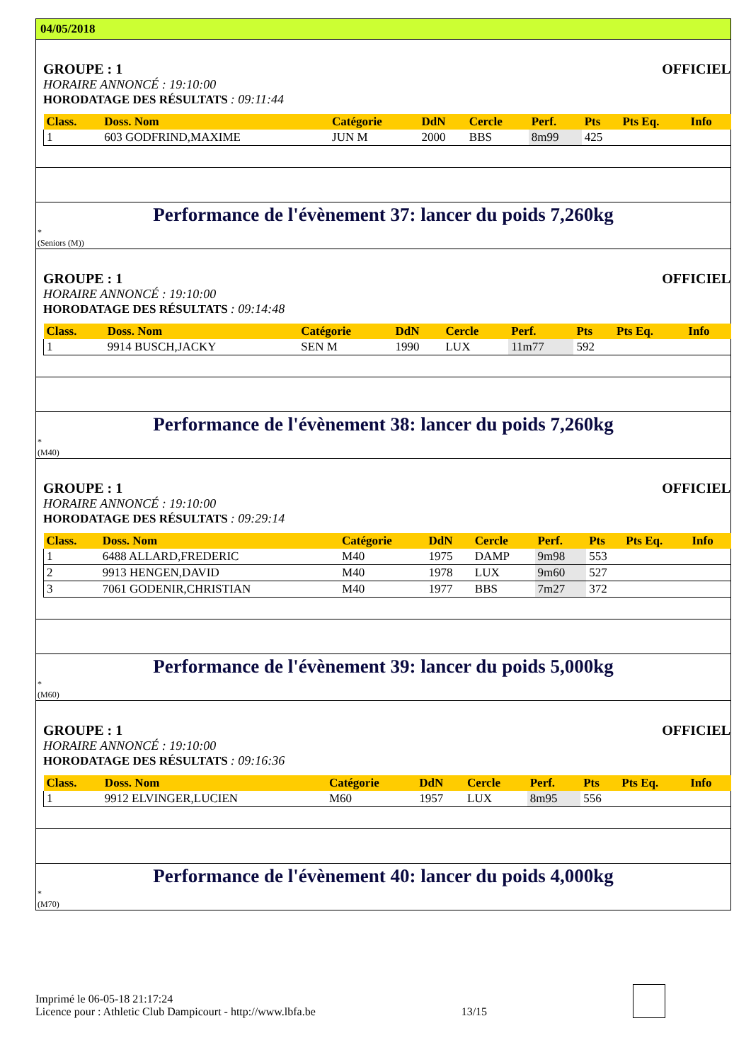04/05/2018
GROUPE : 1 OFFICIEL
HORAIRE ANNONCÉ : 19:10:00
HORODATAGE DES RÉSULTATS : 09:11:44
| Class. | Doss. Nom | Catégorie | DdN | Cercle | Perf. | Pts | Pts Eq. | Info |
| --- | --- | --- | --- | --- | --- | --- | --- | --- |
| 1 | 603 GODFRIND,MAXIME | JUN M | 2000 | BBS | 8m99 | 425 | | |
Performance de l'évènement 37: lancer du poids 7,260kg
*
(Seniors (M))
GROUPE : 1 OFFICIEL
HORAIRE ANNONCÉ : 19:10:00
HORODATAGE DES RÉSULTATS : 09:14:48
| Class. | Doss. Nom | Catégorie | DdN | Cercle | Perf. | Pts | Pts Eq. | Info |
| --- | --- | --- | --- | --- | --- | --- | --- | --- |
| 1 | 9914 BUSCH,JACKY | SEN M | 1990 | LUX | 11m77 | 592 | | |
Performance de l'évènement 38: lancer du poids 7,260kg
*
(M40)
GROUPE : 1 OFFICIEL
HORAIRE ANNONCÉ : 19:10:00
HORODATAGE DES RÉSULTATS : 09:29:14
| Class. | Doss. Nom | Catégorie | DdN | Cercle | Perf. | Pts | Pts Eq. | Info |
| --- | --- | --- | --- | --- | --- | --- | --- | --- |
| 1 | 6488 ALLARD,FREDERIC | M40 | 1975 | DAMP | 9m98 | 553 | | |
| 2 | 9913 HENGEN,DAVID | M40 | 1978 | LUX | 9m60 | 527 | | |
| 3 | 7061 GODENIR,CHRISTIAN | M40 | 1977 | BBS | 7m27 | 372 | | |
Performance de l'évènement 39: lancer du poids 5,000kg
*
(M60)
GROUPE : 1 OFFICIEL
HORAIRE ANNONCÉ : 19:10:00
HORODATAGE DES RÉSULTATS : 09:16:36
| Class. | Doss. Nom | Catégorie | DdN | Cercle | Perf. | Pts | Pts Eq. | Info |
| --- | --- | --- | --- | --- | --- | --- | --- | --- |
| 1 | 9912 ELVINGER,LUCIEN | M60 | 1957 | LUX | 8m95 | 556 | | |
Performance de l'évènement 40: lancer du poids 4,000kg
*
(M70)
Imprimé le 06-05-18 21:17:24
Licence pour : Athletic Club Dampicourt - http://www.lbfa.be
13/15